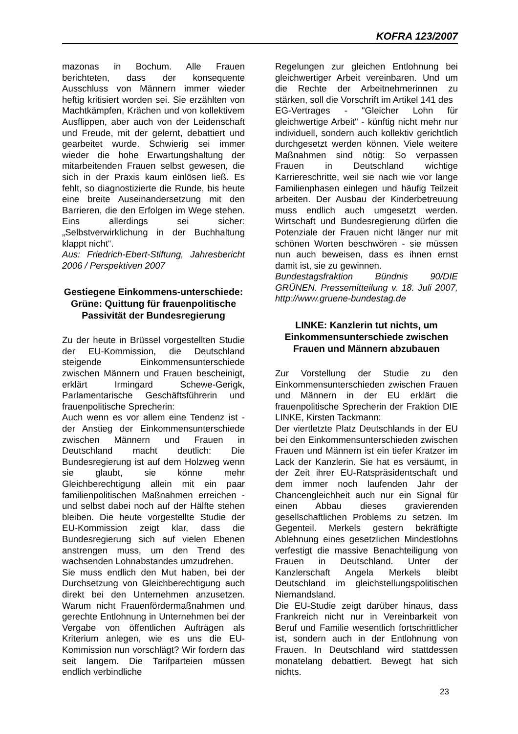KOFRA 123/2007
mazonas in Bochum. Alle Frauen berichteten, dass der konsequente Ausschluss von Männern immer wieder heftig kritisiert worden sei. Sie erzählten von Machtkämpfen, Krächen und von kollektivem Ausflippen, aber auch von der Leidenschaft und Freude, mit der gelernt, debattiert und gearbeitet wurde. Schwierig sei immer wieder die hohe Erwartungshaltung der mitarbeitenden Frauen selbst gewesen, die sich in der Praxis kaum einlösen ließ. Es fehlt, so diagnostizierte die Runde, bis heute eine breite Auseinandersetzung mit den Barrieren, die den Erfolgen im Wege stehen. Eins allerdings sei sicher: „Selbstverwirklichung in der Buchhaltung klappt nicht“.
Aus: Friedrich-Ebert-Stiftung, Jahresbericht 2006 / Perspektiven 2007
Gestiegene Einkommens-unterschiede:
Grüne: Quittung für frauenpolitische Passivität der Bundesregierung
Zu der heute in Brüssel vorgestellten Studie der EU-Kommission, die Deutschland steigende Einkommensunterschiede zwischen Männern und Frauen bescheinigt, erklärt Irmingard Schewe-Gerigk, Parlamentarische Geschäftsführerin und frauenpolitische Sprecherin:
Auch wenn es vor allem eine Tendenz ist - der Anstieg der Einkommensunterschiede zwischen Männern und Frauen in Deutschland macht deutlich: Die Bundesregierung ist auf dem Holzweg wenn sie glaubt, sie könne mehr Gleichberechtigung allein mit ein paar familienpolitischen Maßnahmen erreichen - und selbst dabei noch auf der Hälfte stehen bleiben. Die heute vorgestellte Studie der EU-Kommission zeigt klar, dass die Bundesregierung sich auf vielen Ebenen anstrengen muss, um den Trend des wachsenden Lohnabstandes umzudrehen.
Sie muss endlich den Mut haben, bei der Durchsetzung von Gleichberechtigung auch direkt bei den Unternehmen anzusetzen. Warum nicht Frauenfördermaßnahmen und gerechte Entlohnung in Unternehmen bei der Vergabe von öffentlichen Aufträgen als Kriterium anlegen, wie es uns die EU-Kommission nun vorschlägt? Wir fordern das seit langem. Die Tarifparteien müssen endlich verbindliche
Regelungen zur gleichen Entlohnung bei gleichwertiger Arbeit vereinbaren. Und um die Rechte der Arbeitnehmerinnen zu stärken, soll die Vorschrift im Artikel 141 des
EG-Vertrages - "Gleicher Lohn für gleichwertige Arbeit" - künftig nicht mehr nur individuell, sondern auch kollektiv gerichtlich durchgesetzt werden können. Viele weitere Maßnahmen sind nötig: So verpassen Frauen in Deutschland wichtige Karriereschritte, weil sie nach wie vor lange Familienphasen einlegen und häufig Teilzeit arbeiten. Der Ausbau der Kinderbetreuung muss endlich auch umgesetzt werden. Wirtschaft und Bundesregierung dürfen die Potenziale der Frauen nicht länger nur mit schönen Worten beschwören - sie müssen nun auch beweisen, dass es ihnen ernst damit ist, sie zu gewinnen.
Bundestagsfraktion Bündnis 90/DIE GRÜNEN. Pressemitteilung v. 18. Juli 2007, http://www.gruene-bundestag.de
LINKE: Kanzlerin tut nichts, um Einkommensunterschiede zwischen Frauen und Männern abzubauen
Zur Vorstellung der Studie zu den Einkommensunterschieden zwischen Frauen und Männern in der EU erklärt die frauenpolitische Sprecherin der Fraktion DIE LINKE, Kirsten Tackmann:
Der viertletzte Platz Deutschlands in der EU bei den Einkommensunterschieden zwischen Frauen und Männern ist ein tiefer Kratzer im Lack der Kanzlerin. Sie hat es versäumt, in der Zeit ihrer EU-Ratspräsidentschaft und dem immer noch laufenden Jahr der Chancengleichheit auch nur ein Signal für einen Abbau dieses gravierenden gesellschaftlichen Problems zu setzen. Im Gegenteil. Merkels gestern bekräftigte Ablehnung eines gesetzlichen Mindestlohns verfestigt die massive Benachteiligung von Frauen in Deutschland. Unter der Kanzlerschaft Angela Merkels bleibt Deutschland im gleichstellungspolitischen Niemandsland.
Die EU-Studie zeigt darüber hinaus, dass Frankreich nicht nur in Vereinbarkeit von Beruf und Familie wesentlich fortschrittlicher ist, sondern auch in der Entlohnung von Frauen. In Deutschland wird stattdessen monatelang debattiert. Bewegt hat sich nichts.
23